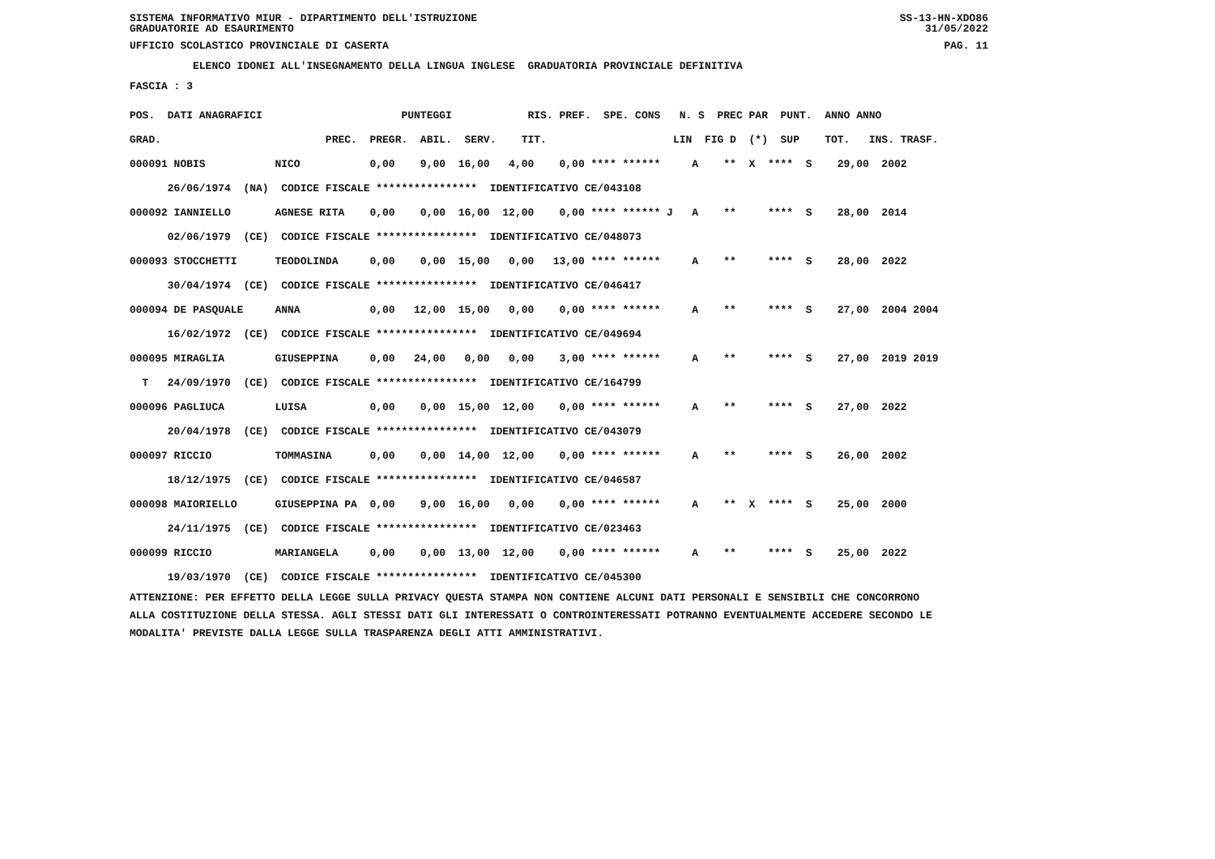SISTEMA INFORMATIVO MIUR - DIPARTIMENTO DELL'ISTRUZIONE SS-13-HN-XDO86
GRADUATORIE AD ESAURIMENTO 31/05/2022
UFFICIO SCOLASTICO PROVINCIALE DI CASERTA PAG. 11
ELENCO IDONEI ALL'INSEGNAMENTO DELLA LINGUA INGLESE GRADUATORIA PROVINCIALE DEFINITIVA
FASCIA : 3
| POS. DATI ANAGRAFICI PUNTEGGI RIS. PREF. SPE. CONS N. S PREC PAR PUNT. ANNO ANNO |
| --- |
| GRAD. PREC. PREGR. ABIL. SERV. TIT. LIN FIG D (*) SUP TOT. INS. TRASF. |
| 000091 NOBIS NICO 0,00 9,00 16,00 4,00 0,00 **** ****** A ** X **** S 29,00 2002 |
| 26/06/1974 (NA) CODICE FISCALE **************** IDENTIFICATIVO CE/043108 |
| 000092 IANNIELLO AGNESE RITA 0,00 0,00 16,00 12,00 0,00 **** ****** J A ** **** S 28,00 2014 |
| 02/06/1979 (CE) CODICE FISCALE **************** IDENTIFICATIVO CE/048073 |
| 000093 STOCCHETTI TEODOLINDA 0,00 0,00 15,00 0,00 13,00 **** ****** A ** **** S 28,00 2022 |
| 30/04/1974 (CE) CODICE FISCALE **************** IDENTIFICATIVO CE/046417 |
| 000094 DE PASQUALE ANNA 0,00 12,00 15,00 0,00 0,00 **** ****** A ** **** S 27,00 2004 2004 |
| 16/02/1972 (CE) CODICE FISCALE **************** IDENTIFICATIVO CE/049694 |
| 000095 MIRAGLIA GIUSEPPINA 0,00 24,00 0,00 0,00 3,00 **** ****** A ** **** S 27,00 2019 2019 |
| T 24/09/1970 (CE) CODICE FISCALE **************** IDENTIFICATIVO CE/164799 |
| 000096 PAGLIUCA LUISA 0,00 0,00 15,00 12,00 0,00 **** ****** A ** **** S 27,00 2022 |
| 20/04/1978 (CE) CODICE FISCALE **************** IDENTIFICATIVO CE/043079 |
| 000097 RICCIO TOMMASINA 0,00 0,00 14,00 12,00 0,00 **** ****** A ** **** S 26,00 2002 |
| 18/12/1975 (CE) CODICE FISCALE **************** IDENTIFICATIVO CE/046587 |
| 000098 MAIORIELLO GIUSEPPINA PA 0,00 9,00 16,00 0,00 0,00 **** ****** A ** X **** S 25,00 2000 |
| 24/11/1975 (CE) CODICE FISCALE **************** IDENTIFICATIVO CE/023463 |
| 000099 RICCIO MARIANGELA 0,00 0,00 13,00 12,00 0,00 **** ****** A ** **** S 25,00 2022 |
| 19/03/1970 (CE) CODICE FISCALE **************** IDENTIFICATIVO CE/045300 |
ATTENZIONE: PER EFFETTO DELLA LEGGE SULLA PRIVACY QUESTA STAMPA NON CONTIENE ALCUNI DATI PERSONALI E SENSIBILI CHE CONCORRONO ALLA COSTITUZIONE DELLA STESSA. AGLI STESSI DATI GLI INTERESSATI O CONTROINTERESSATI POTRANNO EVENTUALMENTE ACCEDERE SECONDO LE MODALITA' PREVISTE DALLA LEGGE SULLA TRASPARENZA DEGLI ATTI AMMINISTRATIVI.